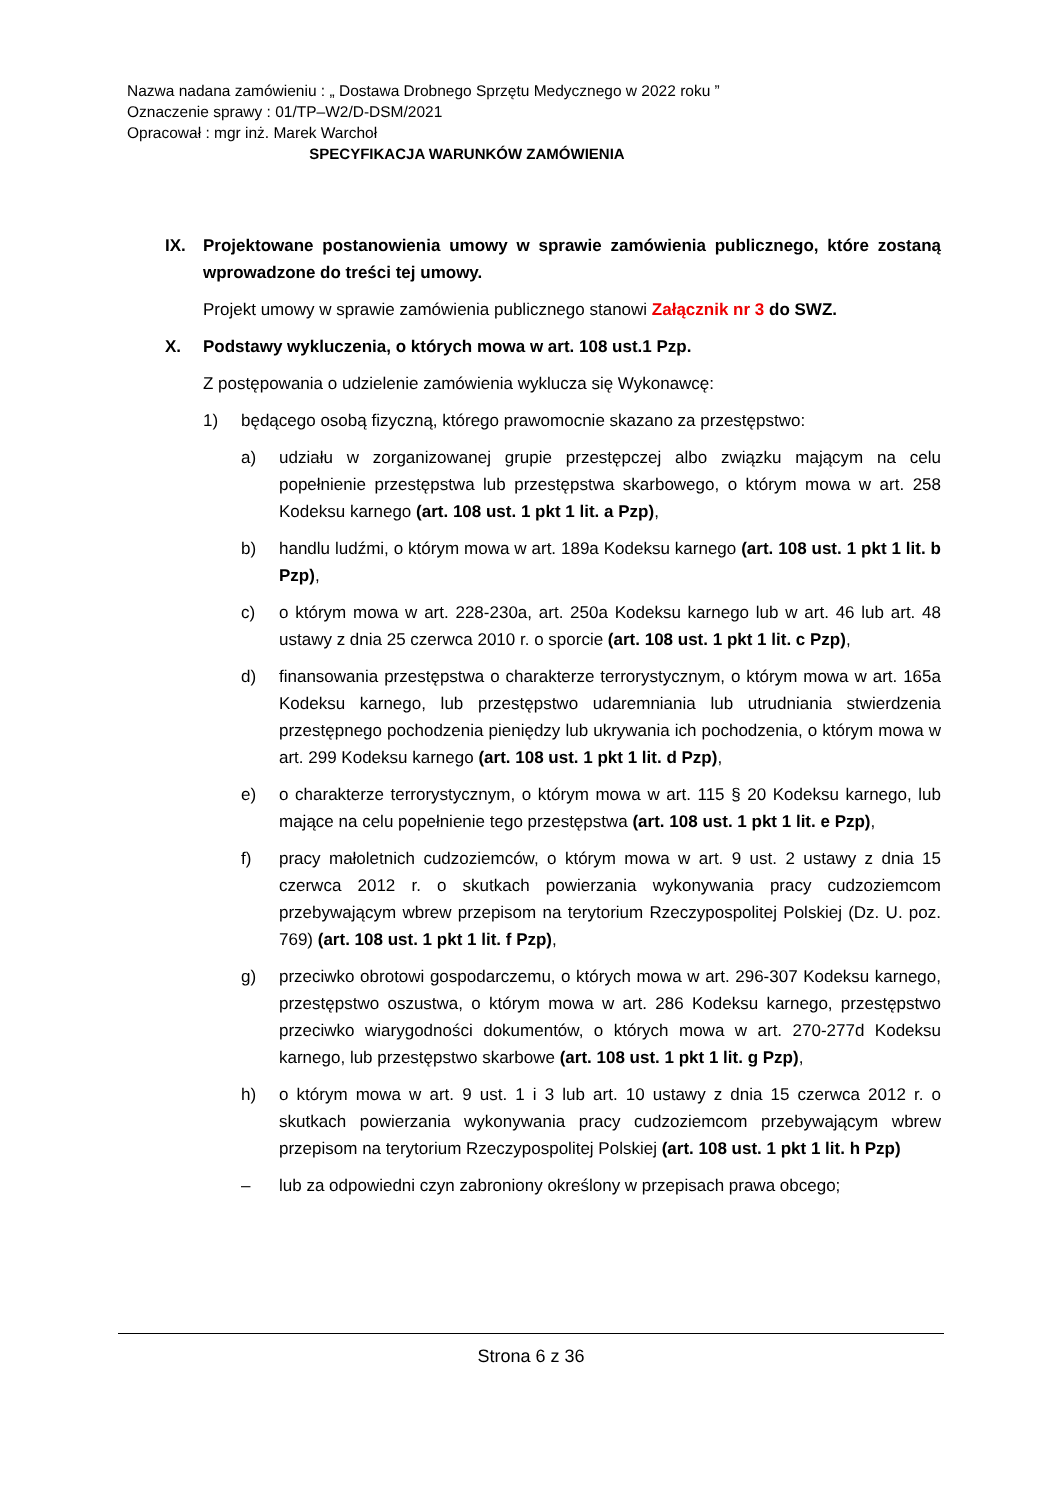Nazwa nadana zamówieniu : „ Dostawa Drobnego Sprzętu Medycznego w 2022 roku ”
Oznaczenie sprawy : 01/TP–W2/D-DSM/2021
Opracował : mgr inż. Marek Warchoł
SPECYFIKACJA WARUNKÓW ZAMÓWIENIA
IX. Projektowane postanowienia umowy w sprawie zamówienia publicznego, które zostaną wprowadzone do treści tej umowy.
Projekt umowy w sprawie zamówienia publicznego stanowi Załącznik nr 3 do SWZ.
X. Podstawy wykluczenia, o których mowa w art. 108 ust.1 Pzp.
Z postępowania o udzielenie zamówienia wyklucza się Wykonawcę:
1) będącego osobą fizyczną, którego prawomocnie skazano za przestępstwo:
a) udziału w zorganizowanej grupie przestępczej albo związku mającym na celu popełnienie przestępstwa lub przestępstwa skarbowego, o którym mowa w art. 258 Kodeksu karnego (art. 108 ust. 1 pkt 1 lit. a Pzp),
b) handlu ludźmi, o którym mowa w art. 189a Kodeksu karnego (art. 108 ust. 1 pkt 1 lit. b Pzp),
c) o którym mowa w art. 228-230a, art. 250a Kodeksu karnego lub w art. 46 lub art. 48 ustawy z dnia 25 czerwca 2010 r. o sporcie (art. 108 ust. 1 pkt 1 lit. c Pzp),
d) finansowania przestępstwa o charakterze terrorystycznym, o którym mowa w art. 165a Kodeksu karnego, lub przestępstwo udaremniania lub utrudniania stwierdzenia przestępnego pochodzenia pieniędzy lub ukrywania ich pochodzenia, o którym mowa w art. 299 Kodeksu karnego (art. 108 ust. 1 pkt 1 lit. d Pzp),
e) o charakterze terrorystycznym, o którym mowa w art. 115 § 20 Kodeksu karnego, lub mające na celu popełnienie tego przestępstwa (art. 108 ust. 1 pkt 1 lit. e Pzp),
f) pracy małoletnich cudzoziemców, o którym mowa w art. 9 ust. 2 ustawy z dnia 15 czerwca 2012 r. o skutkach powierzania wykonywania pracy cudzoziemcom przebywającym wbrew przepisom na terytorium Rzeczypospolitej Polskiej (Dz. U. poz. 769) (art. 108 ust. 1 pkt 1 lit. f Pzp),
g) przeciwko obrotowi gospodarczemu, o których mowa w art. 296-307 Kodeksu karnego, przestępstwo oszustwa, o którym mowa w art. 286 Kodeksu karnego, przestępstwo przeciwko wiarygodności dokumentów, o których mowa w art. 270-277d Kodeksu karnego, lub przestępstwo skarbowe (art. 108 ust. 1 pkt 1 lit. g Pzp),
h) o którym mowa w art. 9 ust. 1 i 3 lub art. 10 ustawy z dnia 15 czerwca 2012 r. o skutkach powierzania wykonywania pracy cudzoziemcom przebywającym wbrew przepisom na terytorium Rzeczypospolitej Polskiej (art. 108 ust. 1 pkt 1 lit. h Pzp)
– lub za odpowiedni czyn zabroniony określony w przepisach prawa obcego;
Strona 6 z 36